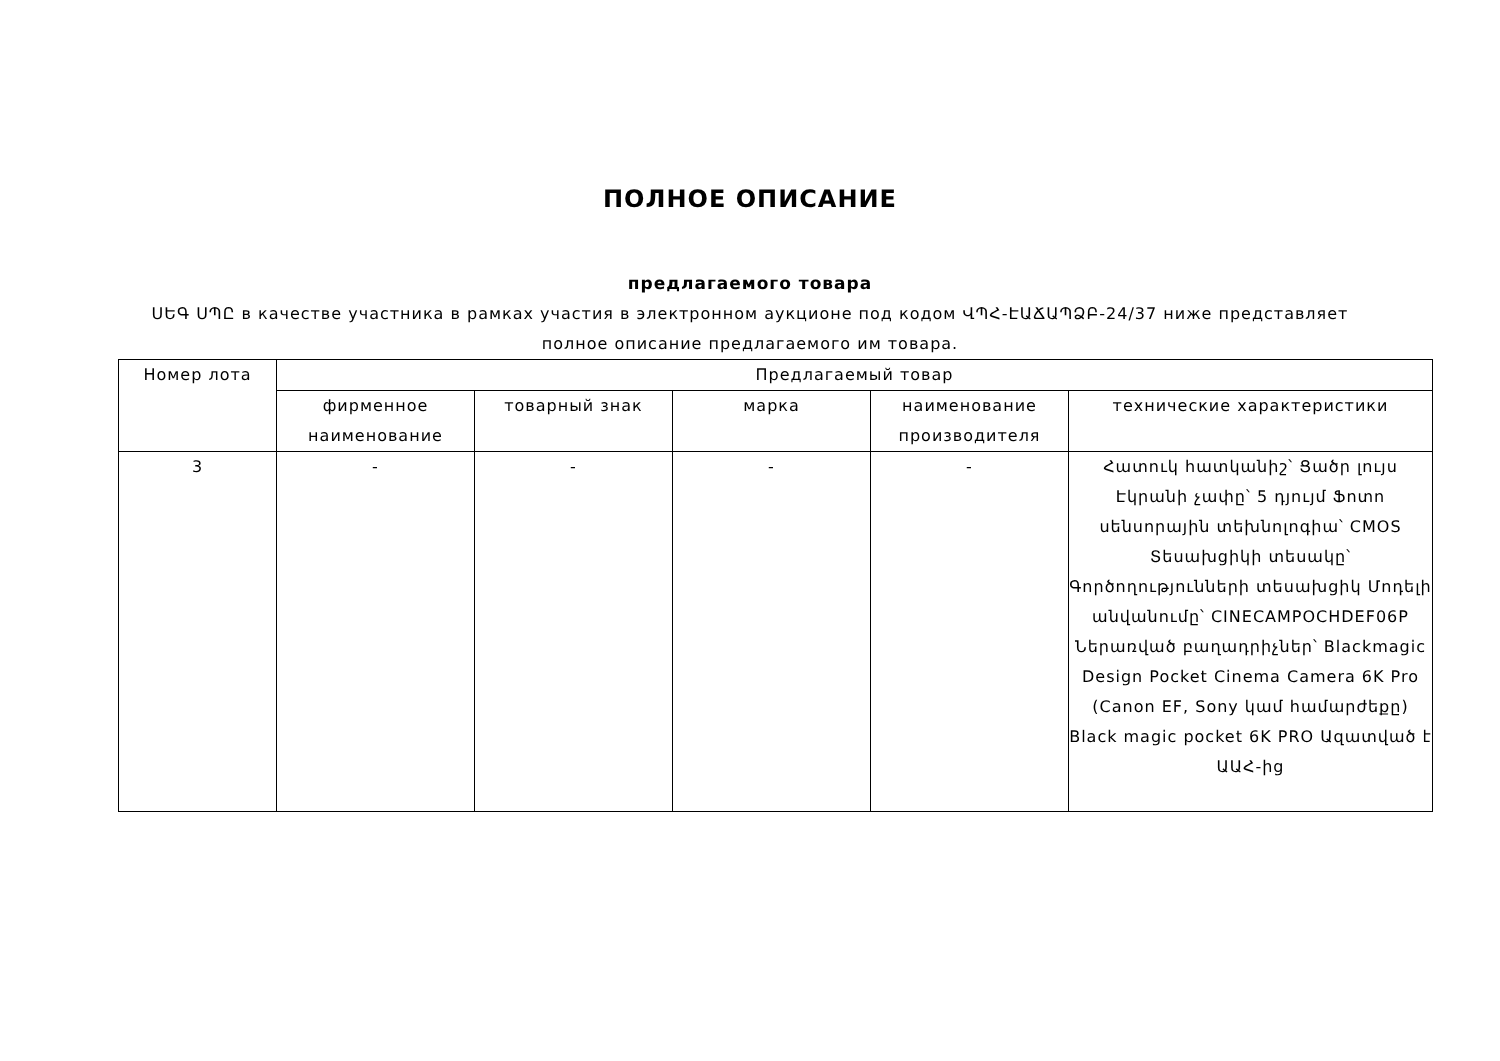ПОЛНОЕ ОПИСАНИЕ
предлагаемого товара
ՍԵԳ ՍՊԸ в качестве участника в рамках участия в электронном аукционе под кодом ՎՊՀ-ԷԱՃԱՊՁԲ-24/37 ниже представляет полное описание предлагаемого им товара.
| Номер лота | Предлагаемый товар | | | | |
| --- | --- | --- | --- | --- | --- |
| | фирменное наименование | товарный знак | марка | наименование производителя | технические характеристики |
| 3 | - | - | - | - | Հատուկ հատկանիշ՝ Ցածր լույս Էկրանի չափը՝ 5 դյույմ Ֆոտո սենսորային տեխնոլոգիա՝ CMOS Տեսախցիկի տեսակը՝ Գործողությունների տեսախցիկ Մոդելի անվանումը՝ CINECAMPOCHDEF06P Ներառված բաղադրիչներ՝ Blackmagic Design Pocket Cinema Camera 6K Pro (Canon EF, Sony կամ համարժեքը) Black magic pocket 6K PRO Ազատված է ԱԱՀ-ից |